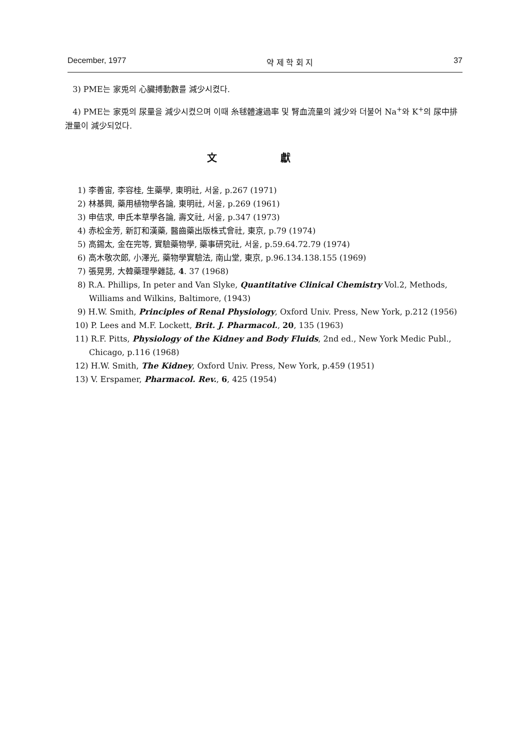December, 1977 약 제 학 회 지 37
3) PME는 家兎의 心臟搏動數를 減少시켰다.
4) PME는 家兎의 尿量을 減少시켰으며 이때 糸毬體濾過率 및 腎血流量의 減少와 더불어 Na<sup>+</sup>와 K<sup>+</sup>의 尿中排泄量이 減少되었다.
文 獻
1) 李善宙, 李容桂, 生藥學, 東明社, 서울, p.267 (1971)
2) 林基興, 藥用植物學各論, 東明社, 서울, p.269 (1961)
3) 申佶求, 申氏本草學各論, 壽文社, 서울, p.347 (1973)
4) 赤松金芳, 新訂和漢藥, 醫齒藥出版株式會社, 東京, p.79 (1974)
5) 高錫太, 金在完等, 實驗藥物學, 藥事研究社, 서울, p.59.64.72.79 (1974)
6) 高木敬次郞, 小澤光, 藥物學實驗法, 南山堂, 東京, p.96.134.138.155 (1969)
7) 張晃男, 大韓藥理學雜誌, 4. 37 (1968)
8) R.A. Phillips, In peter and Van Slyke, Quantitative Clinical Chemistry Vol.2, Methods, Williams and Wilkins, Baltimore, (1943)
9) H.W. Smith, Principles of Renal Physiology, Oxford Univ. Press, New York, p.212 (1956)
10) P. Lees and M.F. Lockett, Brit. J. Pharmacol., 20, 135 (1963)
11) R.F. Pitts, Physiology of the Kidney and Body Fluids, 2nd ed., New York Medic Publ., Chicago, p.116 (1968)
12) H.W. Smith, The Kidney, Oxford Univ. Press, New York, p.459 (1951)
13) V. Erspamer, Pharmacol. Rev., 6, 425 (1954)